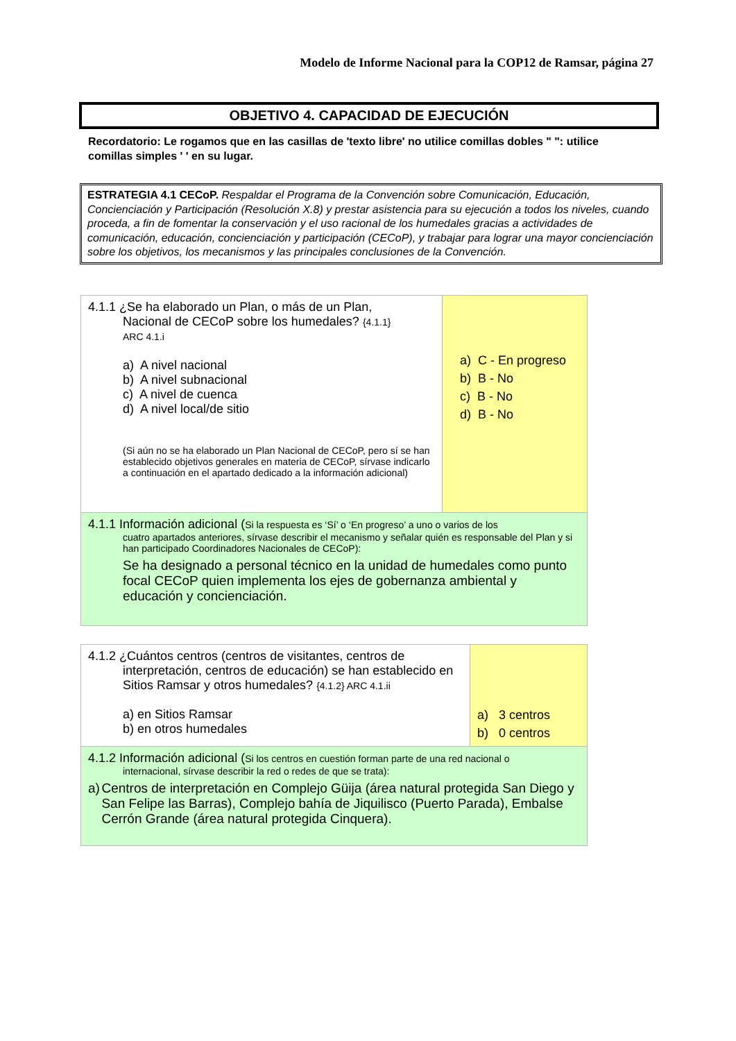Modelo de Informe Nacional para la COP12 de Ramsar, página 27
OBJETIVO 4. CAPACIDAD DE EJECUCIÓN
Recordatorio: Le rogamos que en las casillas de 'texto libre' no utilice comillas dobles " ": utilice comillas simples ' ' en su lugar.
ESTRATEGIA 4.1 CECoP. Respaldar el Programa de la Convención sobre Comunicación, Educación, Concienciación y Participación (Resolución X.8) y prestar asistencia para su ejecución a todos los niveles, cuando proceda, a fin de fomentar la conservación y el uso racional de los humedales gracias a actividades de comunicación, educación, concienciación y participación (CECoP), y trabajar para lograr una mayor concienciación sobre los objetivos, los mecanismos y las principales conclusiones de la Convención.
| 4.1.1 ¿Se ha elaborado un Plan, o más de un Plan, Nacional de CECoP sobre los humedales? {4.1.1} ARC 4.1.i a) A nivel nacional b) A nivel subnacional c) A nivel de cuenca d) A nivel local/de sitio (Si aún no se ha elaborado un Plan Nacional de CECoP, pero sí se han establecido objetivos generales en materia de CECoP, sírvase indicarlo a continuación en el apartado dedicado a la información adicional) | a) C - En progreso b) B - No c) B - No d) B - No |
| 4.1.1 Información adicional ( Si la respuesta es ‘Sí’ o ‘En progreso’ a uno o varios de los cuatro apartados anteriores, sírvase describir el mecanismo y señalar quién es responsable del Plan y si han participado Coordinadores Nacionales de CECoP): Se ha designado a personal técnico en la unidad de humedales como punto focal CECoP quien implementa los ejes de gobernanza ambiental y educación y concienciación. | |
| 4.1.2 ¿Cuántos centros (centros de visitantes, centros de interpretación, centros de educación) se han establecido en Sitios Ramsar y otros humedales? {4.1.2} ARC 4.1.ii a) en Sitios Ramsar b) en otros humedales | a) 3 centros b) 0 centros |
| 4.1.2 Información adicional ( Si los centros en cuestión forman parte de una red nacional o internacional, sírvase describir la red o redes de que se trata): a) Centros de interpretación en Complejo Güija (área natural protegida San Diego y San Felipe las Barras), Complejo bahía de Jiquilisco (Puerto Parada), Embalse Cerrón Grande (área natural protegida Cinquera). | |